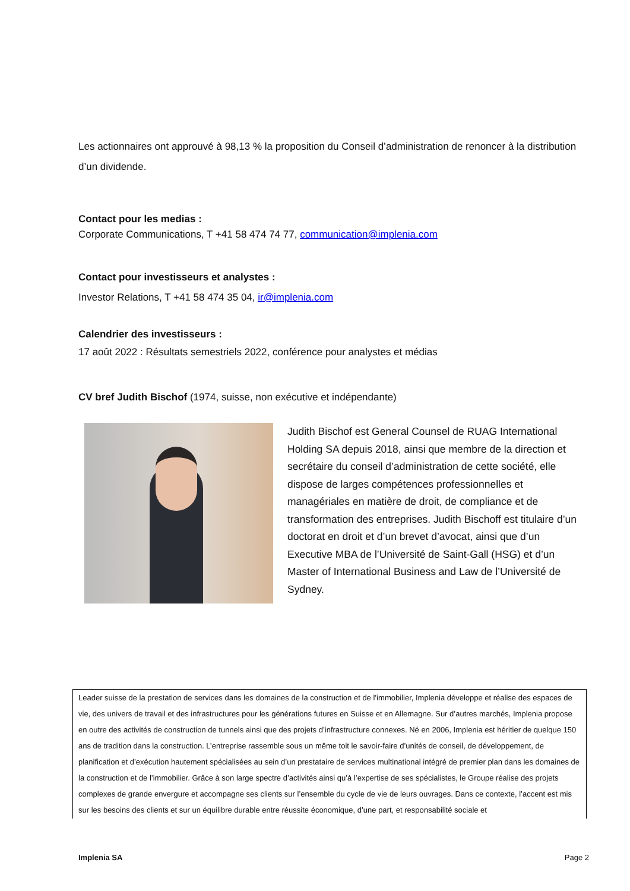Les actionnaires ont approuvé à 98,13 % la proposition du Conseil d’administration de renoncer à la distribution d’un dividende.
Contact pour les medias :
Corporate Communications, T +41 58 474 74 77, communication@implenia.com
Contact pour investisseurs et analystes :
Investor Relations, T +41 58 474 35 04, ir@implenia.com
Calendrier des investisseurs :
17 août 2022 : Résultats semestriels 2022, conférence pour analystes et médias
CV bref Judith Bischof (1974, suisse, non exécutive et indépendante)
Judith Bischof est General Counsel de RUAG International Holding SA depuis 2018, ainsi que membre de la direction et secrétaire du conseil d’administration de cette société, elle dispose de larges compétences professionnelles et managériales en matière de droit, de compliance et de transformation des entreprises. Judith Bischoff est titulaire d’un doctorat en droit et d’un brevet d’avocat, ainsi que d’un Executive MBA de l’Université de Saint-Gall (HSG) et d’un Master of International Business and Law de l’Université de Sydney.
Leader suisse de la prestation de services dans les domaines de la construction et de l’immobilier, Implenia développe et réalise des espaces de vie, des univers de travail et des infrastructures pour les générations futures en Suisse et en Allemagne. Sur d’autres marchés, Implenia propose en outre des activités de construction de tunnels ainsi que des projets d’infrastructure connexes. Né en 2006, Implenia est héritier de quelque 150 ans de tradition dans la construction. L’entreprise rassemble sous un même toit le savoir-faire d’unités de conseil, de développement, de planification et d’exécution hautement spécialisées au sein d’un prestataire de services multinational intégré de premier plan dans les domaines de la construction et de l’immobilier. Grâce à son large spectre d’activités ainsi qu’à l’expertise de ses spécialistes, le Groupe réalise des projets complexes de grande envergure et accompagne ses clients sur l’ensemble du cycle de vie de leurs ouvrages. Dans ce contexte, l’accent est mis sur les besoins des clients et sur un équilibre durable entre réussite économique, d’une part, et responsabilité sociale et
Implenia SA Page 2